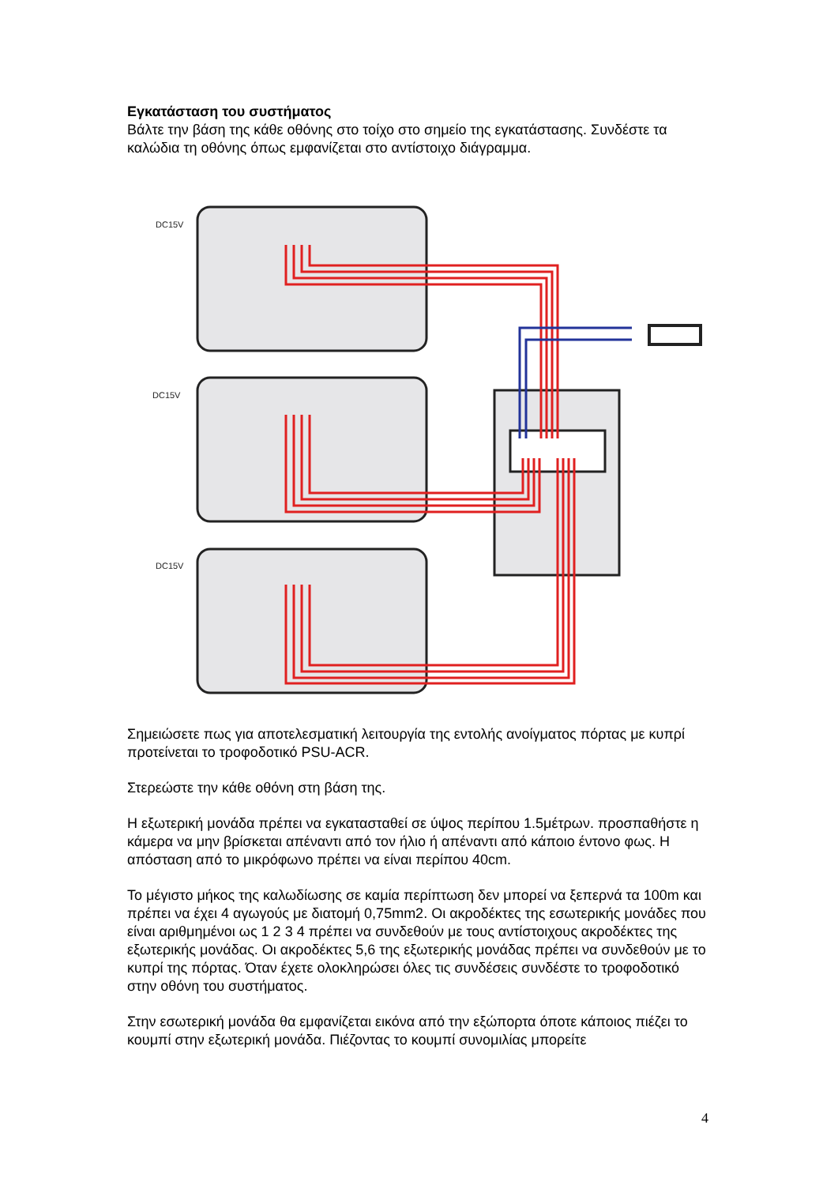Εγκατάσταση του συστήματος
Βάλτε την βάση της κάθε οθόνης στο τοίχο στο σημείο της εγκατάστασης. Συνδέστε τα καλώδια τη οθόνης όπως εμφανίζεται στο αντίστοιχο διάγραμμα.
DC15V
DC15V
DC15V
Σημειώσετε πως για αποτελεσματική λειτουργία της εντολής ανοίγματος πόρτας με κυπρί προτείνεται το τροφοδοτικό PSU-ACR.
Στερεώστε την κάθε οθόνη στη βάση της.
Η εξωτερική μονάδα πρέπει να εγκατασταθεί σε ύψος περίπου 1.5μέτρων. προσπαθήστε η κάμερα να μην βρίσκεται απέναντι από τον ήλιο ή απέναντι από κάποιο έντονο φως. Η απόσταση από το μικρόφωνο πρέπει να είναι περίπου 40cm.
Το μέγιστο μήκος της καλωδίωσης σε καμία περίπτωση δεν μπορεί να ξεπερνά τα 100m και πρέπει να έχει 4 αγωγούς με διατομή 0,75mm2. Οι ακροδέκτες της εσωτερικής μονάδες που είναι αριθμημένοι ως 1 2 3 4 πρέπει να συνδεθούν με τους αντίστοιχους ακροδέκτες της εξωτερικής μονάδας. Οι ακροδέκτες 5,6 της εξωτερικής μονάδας πρέπει να συνδεθούν με το κυπρί της πόρτας. Όταν έχετε ολοκληρώσει όλες τις συνδέσεις συνδέστε το τροφοδοτικό στην οθόνη του συστήματος.
Στην εσωτερική μονάδα θα εμφανίζεται εικόνα από την εξώπορτα όποτε κάποιος πιέζει το κουμπί στην εξωτερική μονάδα. Πιέζοντας το κουμπί συνομιλίας μπορείτε
4